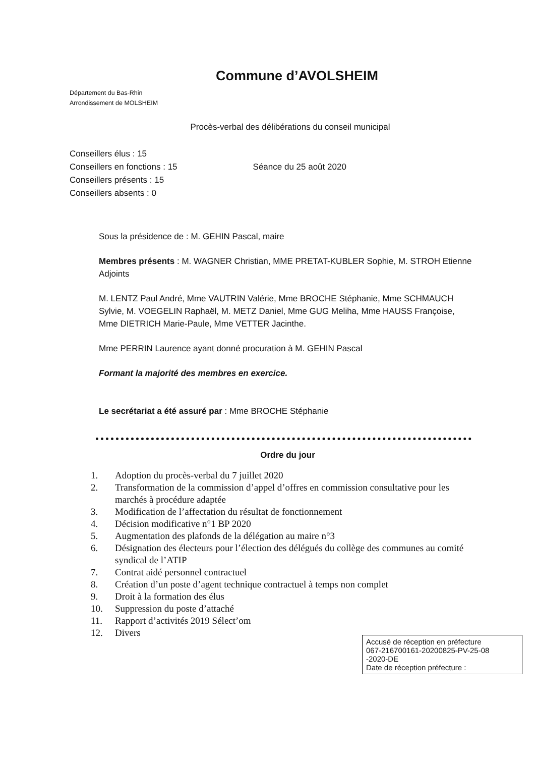Commune d’AVOLSHEIM
Département du Bas-Rhin
Arrondissement de MOLSHEIM
Procès-verbal des délibérations du conseil municipal
Conseillers élus : 15
Conseillers en fonctions : 15
Conseillers présents : 15
Conseillers absents : 0
Séance du 25 août 2020
Sous la présidence de : M. GEHIN Pascal, maire
Membres présents : M. WAGNER Christian, MME PRETAT-KUBLER Sophie, M. STROH Etienne Adjoints
M. LENTZ Paul André, Mme VAUTRIN Valérie, Mme BROCHE Stéphanie, Mme SCHMAUCH Sylvie, M. VOEGELIN Raphaël, M. METZ Daniel, Mme GUG Meliha, Mme HAUSS Françoise, Mme DIETRICH Marie-Paule, Mme VETTER Jacinthe.
Mme PERRIN Laurence ayant donné procuration à M. GEHIN Pascal
Formant la majorité des membres en exercice.
Le secrétariat a été assuré par : Mme BROCHE Stéphanie
Ordre du jour
1. Adoption du procès-verbal du 7 juillet 2020
2. Transformation de la commission d’appel d’offres en commission consultative pour les marchés à procédure adaptée
3. Modification de l’affectation du résultat de fonctionnement
4. Décision modificative n°1 BP 2020
5. Augmentation des plafonds de la délégation au maire n°3
6. Désignation des électeurs pour l’élection des délégués du collège des communes au comité syndical de l’ATIP
7. Contrat aidé personnel contractuel
8. Création d’un poste d’agent technique contractuel à temps non complet
9. Droit à la formation des élus
10. Suppression du poste d’attaché
11. Rapport d’activités 2019 Sélect’om
12. Divers
Accusé de réception en préfecture
067-216700161-20200825-PV-25-08
-2020-DE
Date de réception préfecture :